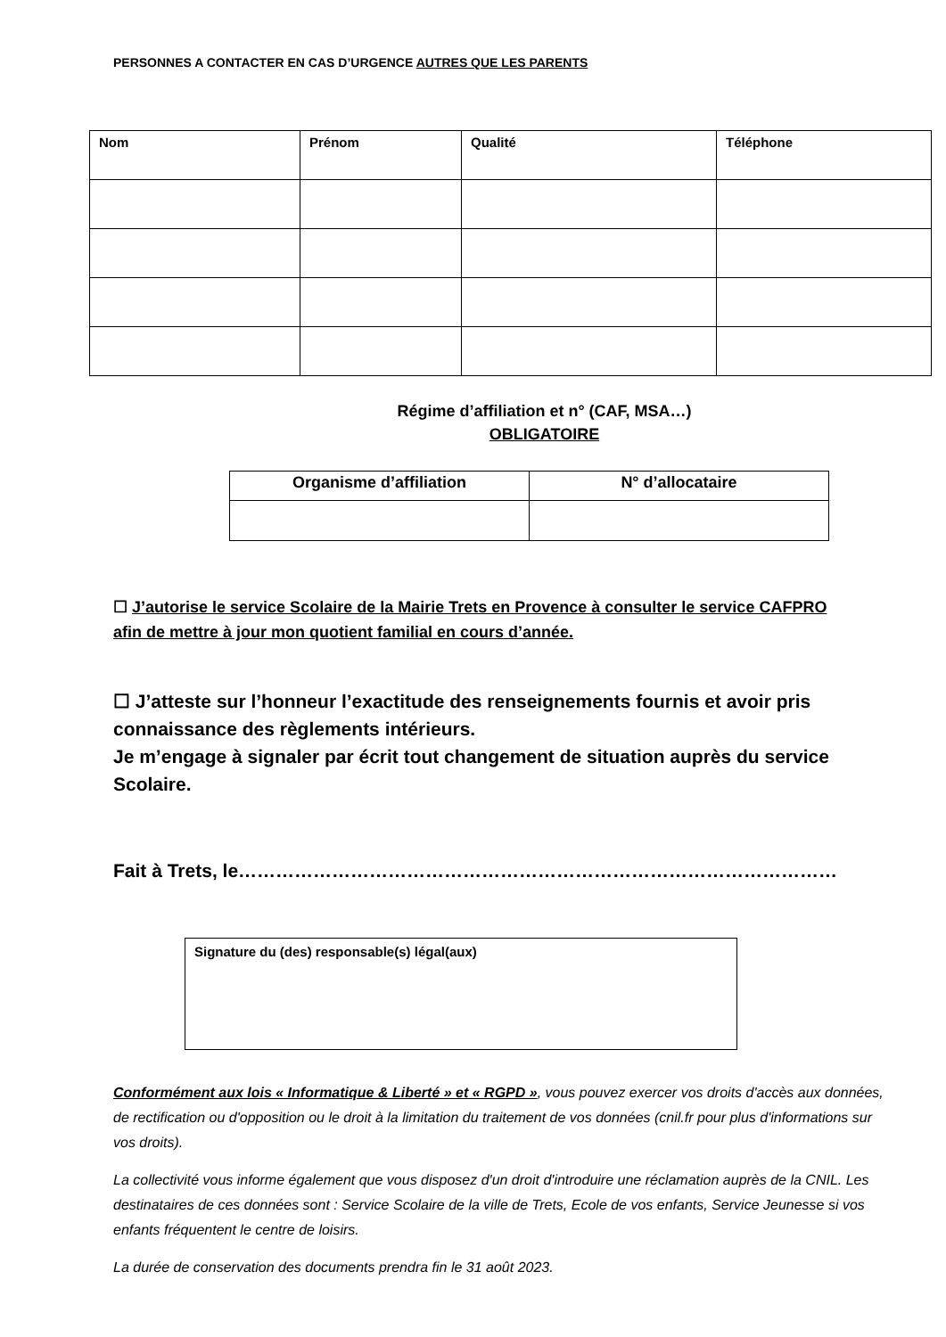PERSONNES A CONTACTER EN CAS D’URGENCE AUTRES QUE LES PARENTS
| Nom | Prénom | Qualité | Téléphone |
| --- | --- | --- | --- |
Régime d’affiliation et n° (CAF, MSA…)
OBLIGATOIRE
| Organisme d’affiliation | N° d’allocataire |
| --- | --- |
☐ J’autorise le service Scolaire de la Mairie Trets en Provence à consulter le service CAFPRO afin de mettre à jour mon quotient familial en cours d’année.
☐ J’atteste sur l’honneur l’exactitude des renseignements fournis et avoir pris connaissance des règlements intérieurs.
Je m’engage à signaler par écrit tout changement de situation auprès du service Scolaire.
Fait à Trets, le……………………………………………………………………………………
Signature du (des) responsable(s) légal(aux)
Conformément aux lois « Informatique & Liberté » et « RGPD », vous pouvez exercer vos droits d'accès aux données, de rectification ou d'opposition ou le droit à la limitation du traitement de vos données (cnil.fr pour plus d'informations sur vos droits).
La collectivité vous informe également que vous disposez d'un droit d'introduire une réclamation auprès de la CNIL. Les destinataires de ces données sont : Service Scolaire de la ville de Trets, Ecole de vos enfants, Service Jeunesse si vos enfants fréquentent le centre de loisirs.
La durée de conservation des documents prendra fin le 31 août 2023.